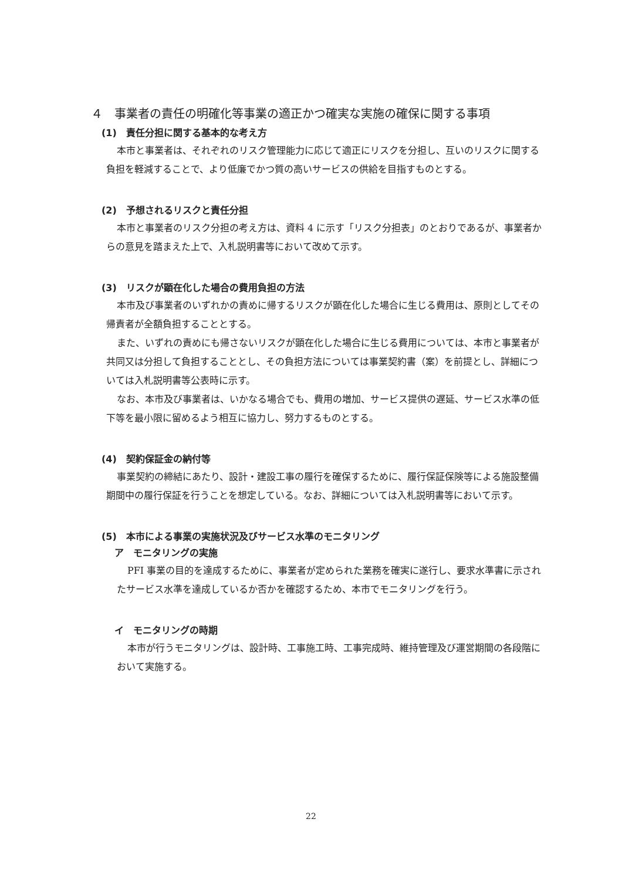４　事業者の責任の明確化等事業の適正かつ確実な実施の確保に関する事項
(1)　責任分担に関する基本的な考え方
本市と事業者は、それぞれのリスク管理能力に応じて適正にリスクを分担し、互いのリスクに関する負担を軽減することで、より低廉でかつ質の高いサービスの供給を目指すものとする。
(2)　予想されるリスクと責任分担
本市と事業者のリスク分担の考え方は、資料 4 に示す「リスク分担表」のとおりであるが、事業者からの意見を踏まえた上で、入札説明書等において改めて示す。
(3)　リスクが顕在化した場合の費用負担の方法
本市及び事業者のいずれかの責めに帰するリスクが顕在化した場合に生じる費用は、原則としてその帰責者が全額負担することとする。
また、いずれの責めにも帰さないリスクが顕在化した場合に生じる費用については、本市と事業者が共同又は分担して負担することとし、その負担方法については事業契約書（案）を前提とし、詳細については入札説明書等公表時に示す。
なお、本市及び事業者は、いかなる場合でも、費用の増加、サービス提供の遅延、サービス水準の低下等を最小限に留めるよう相互に協力し、努力するものとする。
(4)　契約保証金の納付等
事業契約の締結にあたり、設計・建設工事の履行を確保するために、履行保証保険等による施設整備期間中の履行保証を行うことを想定している。なお、詳細については入札説明書等において示す。
(5)　本市による事業の実施状況及びサービス水準のモニタリング
ア　モニタリングの実施
PFI 事業の目的を達成するために、事業者が定められた業務を確実に遂行し、要求水準書に示されたサービス水準を達成しているか否かを確認するため、本市でモニタリングを行う。
イ　モニタリングの時期
本市が行うモニタリングは、設計時、工事施工時、工事完成時、維持管理及び運営期間の各段階において実施する。
22